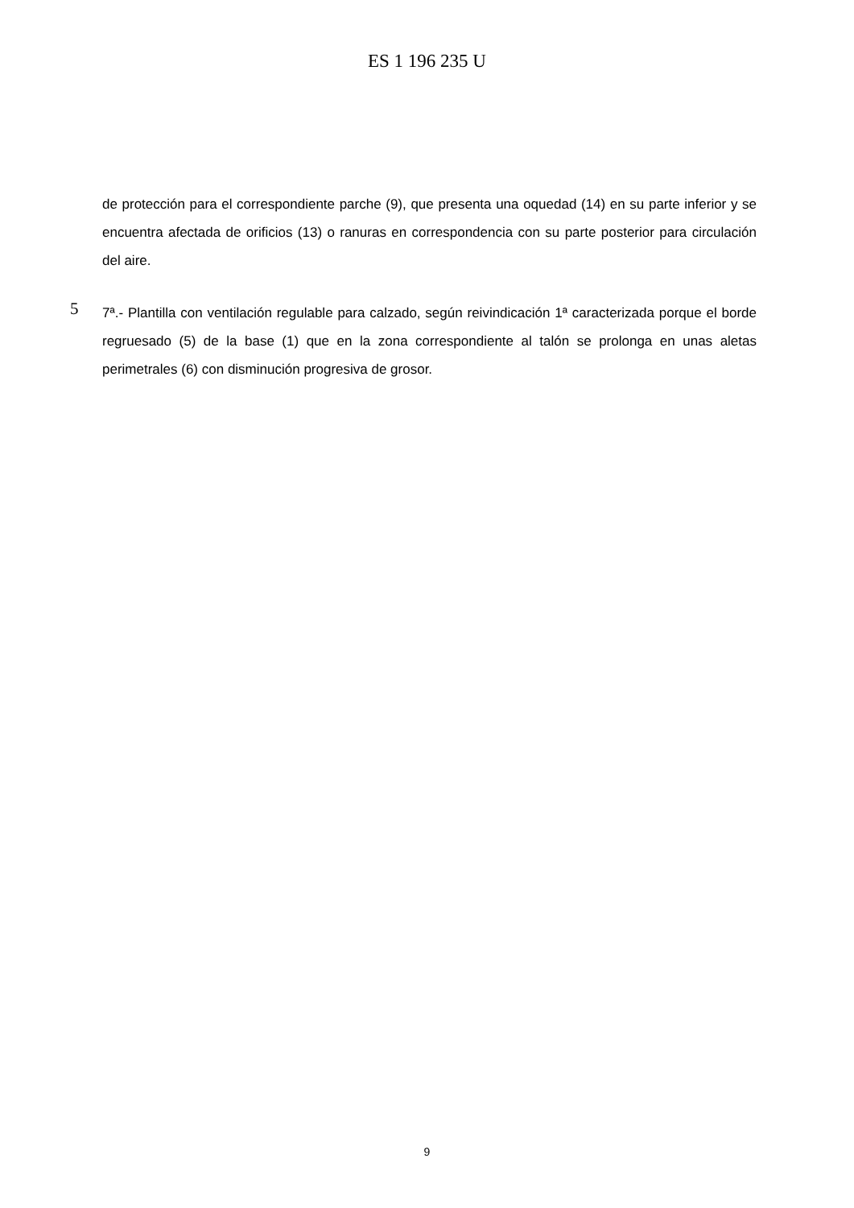ES 1 196 235 U
de protección para el correspondiente parche (9), que presenta una oquedad (14) en su parte inferior y se encuentra afectada de orificios (13) o ranuras en correspondencia con su parte posterior para circulación del aire.
5
7ª.- Plantilla con ventilación regulable para calzado, según reivindicación 1ª caracterizada porque el borde regruesado (5) de la base (1) que en la zona correspondiente al talón se prolonga en unas aletas perimetrales (6) con disminución progresiva de grosor.
9